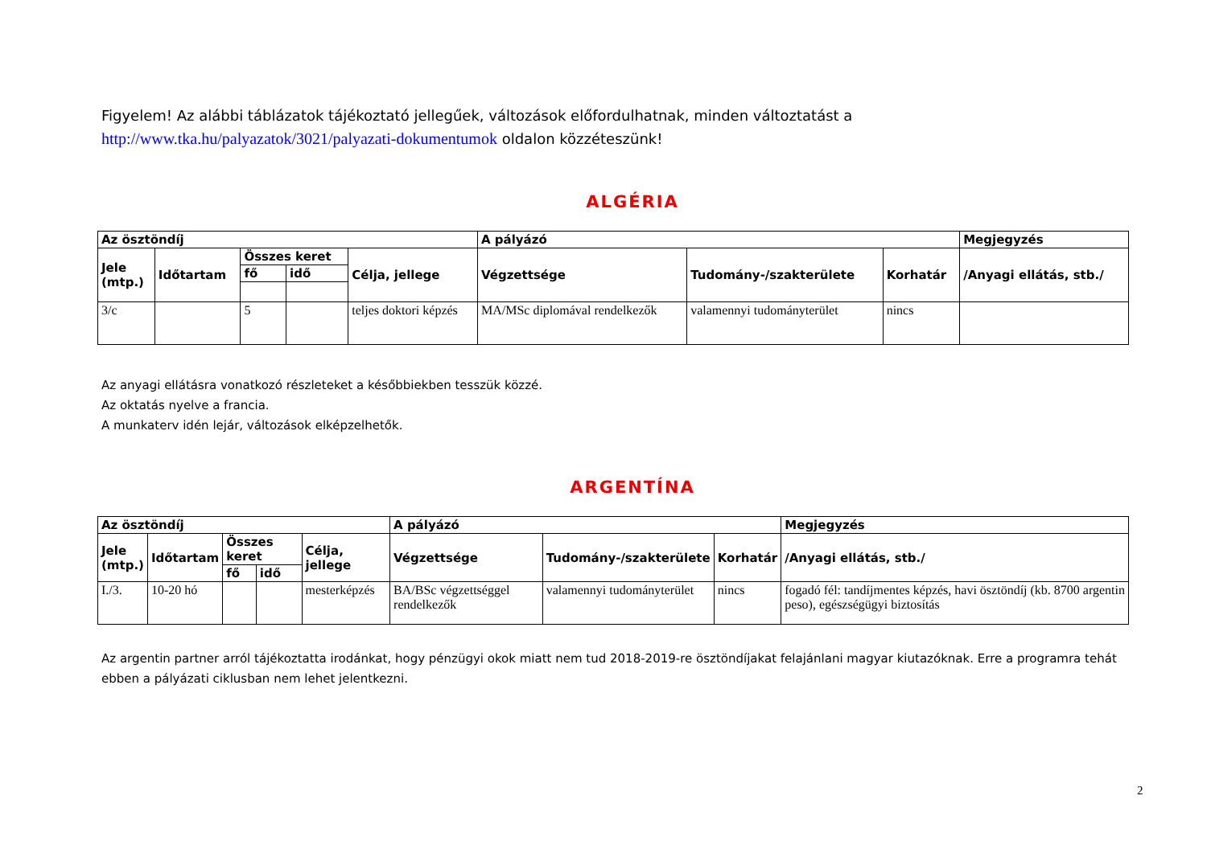Figyelem! Az alábbi táblázatok tájékoztató jellegűek, változások előfordulhatnak, minden változtatást a
http://www.tka.hu/palyazatok/3021/palyazati-dokumentumok oldalon közzéteszünk!
ALGÉRIA
| Az ösztöndíj | | | | | A pályázó | | | Megjegyzés |
| --- | --- | --- | --- | --- | --- | --- | --- | --- |
| Jele (mtp.) | Időtartam | Összes keret | | Célja, jellege | Végzettsége | Tudomány-/szakterülete | Korhatár | /Anyagi ellátás, stb./ |
| | | fő | idő | | | | | |
| 3/c | | 5 | | teljes doktori képzés | MA/MSc diplomával rendelkezők | valamennyi tudományterület | nincs | |
Az anyagi ellátásra vonatkozó részleteket a későbbiekben tesszük közzé.
Az oktatás nyelve a francia.
A munkaterv idén lejár, változások elképzelhetők.
ARGENTÍNA
| Az ösztöndíj | | | | | A pályázó | | | Megjegyzés |
| --- | --- | --- | --- | --- | --- | --- | --- | --- |
| Jele (mtp.) | Időtartam | Összes keret | | Célja, jellege | Végzettsége | Tudomány-/szakterülete | Korhatár | /Anyagi ellátás, stb./ |
| | | fő | idő | | | | | |
| I./3. | 10-20 hó | | | mesterképzés | BA/BSc végzettséggel rendelkezők | valamennyi tudományterület | nincs | fogadó fél: tandíjmentes képzés, havi ösztöndíj (kb. 8700 argentin peso), egészségügyi biztosítás |
Az argentin partner arról tájékoztatta irodánkat, hogy pénzügyi okok miatt nem tud 2018-2019-re ösztöndíjakat felajánlani magyar kiutazóknak. Erre a programra tehát ebben a pályázati ciklusban nem lehet jelentkezni.
2